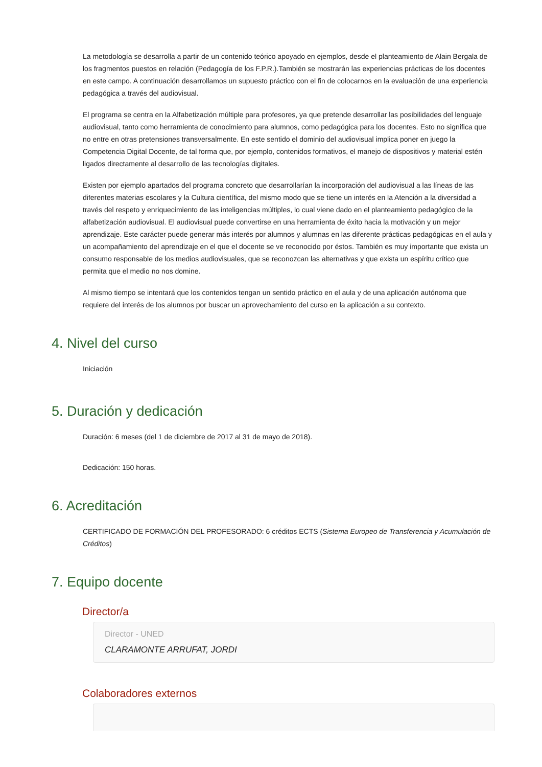La metodología se desarrolla a partir de un contenido teórico apoyado en ejemplos, desde el planteamiento de Alain Bergala de los fragmentos puestos en relación (Pedagogía de los F.P.R.).También se mostrarán las experiencias prácticas de los docentes en este campo. A continuación desarrollamos un supuesto práctico con el fin de colocarnos en la evaluación de una experiencia pedagógica a través del audiovisual.
El programa se centra en la Alfabetización múltiple para profesores, ya que pretende desarrollar las posibilidades del lenguaje audiovisual, tanto como herramienta de conocimiento para alumnos, como pedagógica para los docentes. Esto no significa que no entre en otras pretensiones transversalmente. En este sentido el dominio del audiovisual implica poner en juego la Competencia Digital Docente, de tal forma que, por ejemplo, contenidos formativos, el manejo de dispositivos y material estén ligados directamente al desarrollo de las tecnologías digitales.
Existen por ejemplo apartados del programa concreto que desarrollarían la incorporación del audiovisual a las líneas de las diferentes materias escolares y la Cultura científica, del mismo modo que se tiene un interés en la Atención a la diversidad a través del respeto y enriquecimiento de las inteligencias múltiples, lo cual viene dado en el planteamiento pedagógico de la alfabetización audiovisual. El audiovisual puede convertirse en una herramienta de éxito hacia la motivación y un mejor aprendizaje. Este carácter puede generar más interés por alumnos y alumnas en las diferente prácticas pedagógicas en el aula y un acompañamiento del aprendizaje en el que el docente se ve reconocido por éstos. También es muy importante que exista un consumo responsable de los medios audiovisuales, que se reconozcan las alternativas y que exista un espíritu crítico que permita que el medio no nos domine.
Al mismo tiempo se intentará que los contenidos tengan un sentido práctico en el aula y de una aplicación autónoma que requiere del interés de los alumnos por buscar un aprovechamiento del curso en la aplicación a su contexto.
4. Nivel del curso
Iniciación
5. Duración y dedicación
Duración: 6 meses (del 1 de diciembre de 2017 al 31 de mayo de 2018).
Dedicación: 150 horas.
6. Acreditación
CERTIFICADO DE FORMACIÓN DEL PROFESORADO: 6 créditos ECTS (Sistema Europeo de Transferencia y Acumulación de Créditos)
7. Equipo docente
Director/a
Director - UNED
CLARAMONTE ARRUFAT, JORDI
Colaboradores externos